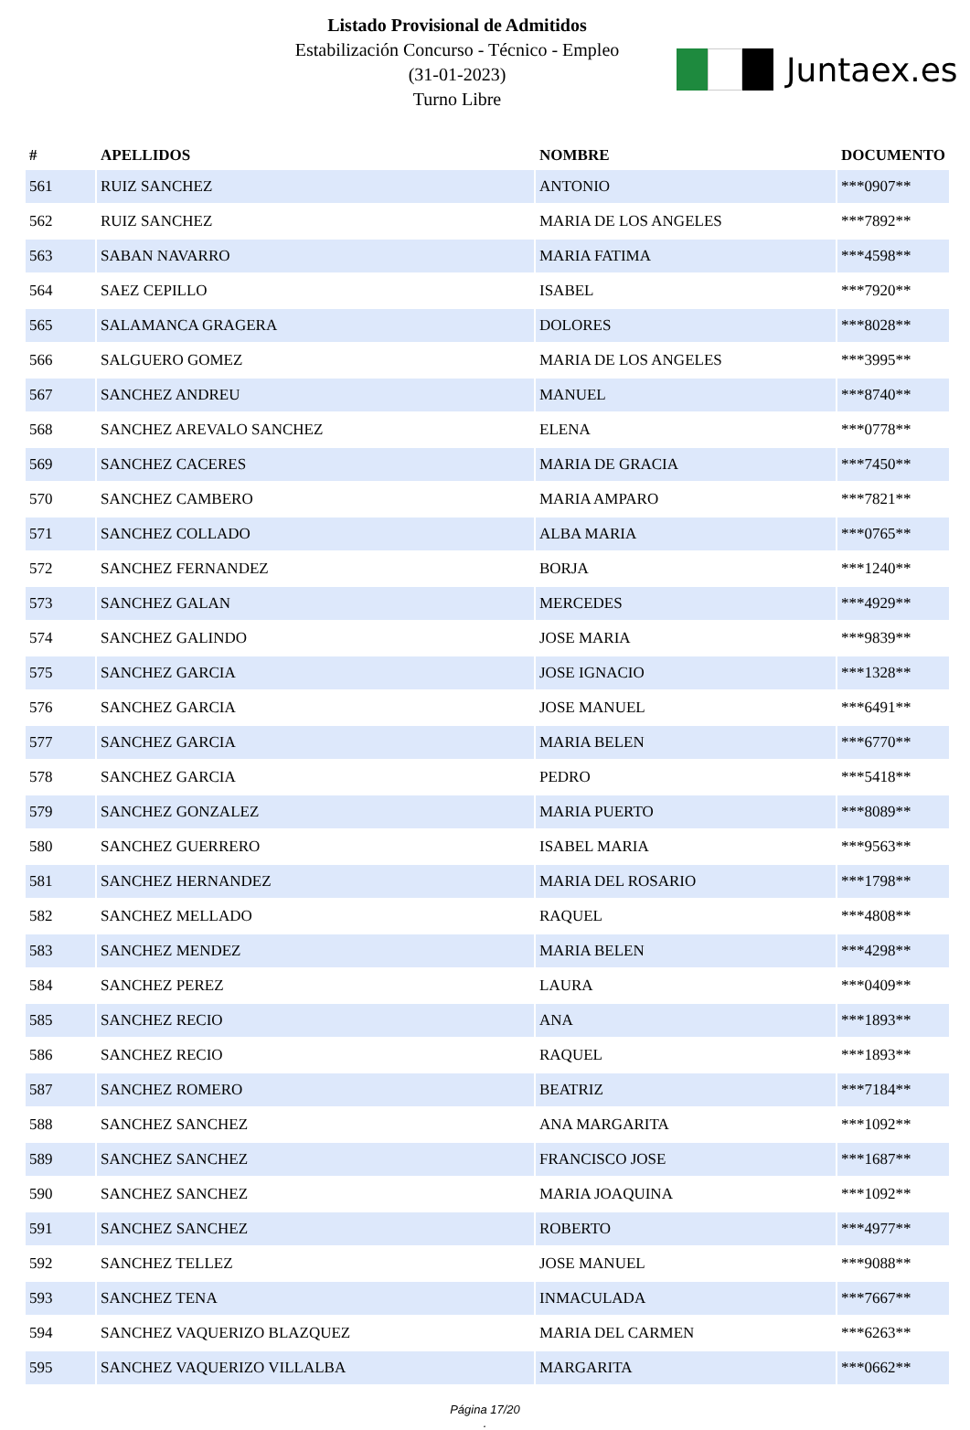Listado Provisional de Admitidos
Estabilización Concurso - Técnico - Empleo
(31-01-2023)
Turno Libre
Juntaex.es
| # | APELLIDOS | NOMBRE | DOCUMENTO |
| --- | --- | --- | --- |
| 561 | RUIZ SANCHEZ | ANTONIO | ***0907** |
| 562 | RUIZ SANCHEZ | MARIA DE LOS ANGELES | ***7892** |
| 563 | SABAN NAVARRO | MARIA FATIMA | ***4598** |
| 564 | SAEZ CEPILLO | ISABEL | ***7920** |
| 565 | SALAMANCA GRAGERA | DOLORES | ***8028** |
| 566 | SALGUERO GOMEZ | MARIA DE LOS ANGELES | ***3995** |
| 567 | SANCHEZ ANDREU | MANUEL | ***8740** |
| 568 | SANCHEZ AREVALO SANCHEZ | ELENA | ***0778** |
| 569 | SANCHEZ CACERES | MARIA DE GRACIA | ***7450** |
| 570 | SANCHEZ CAMBERO | MARIA AMPARO | ***7821** |
| 571 | SANCHEZ COLLADO | ALBA MARIA | ***0765** |
| 572 | SANCHEZ FERNANDEZ | BORJA | ***1240** |
| 573 | SANCHEZ GALAN | MERCEDES | ***4929** |
| 574 | SANCHEZ GALINDO | JOSE MARIA | ***9839** |
| 575 | SANCHEZ GARCIA | JOSE IGNACIO | ***1328** |
| 576 | SANCHEZ GARCIA | JOSE MANUEL | ***6491** |
| 577 | SANCHEZ GARCIA | MARIA BELEN | ***6770** |
| 578 | SANCHEZ GARCIA | PEDRO | ***5418** |
| 579 | SANCHEZ GONZALEZ | MARIA PUERTO | ***8089** |
| 580 | SANCHEZ GUERRERO | ISABEL MARIA | ***9563** |
| 581 | SANCHEZ HERNANDEZ | MARIA DEL ROSARIO | ***1798** |
| 582 | SANCHEZ MELLADO | RAQUEL | ***4808** |
| 583 | SANCHEZ MENDEZ | MARIA BELEN | ***4298** |
| 584 | SANCHEZ PEREZ | LAURA | ***0409** |
| 585 | SANCHEZ RECIO | ANA | ***1893** |
| 586 | SANCHEZ RECIO | RAQUEL | ***1893** |
| 587 | SANCHEZ ROMERO | BEATRIZ | ***7184** |
| 588 | SANCHEZ SANCHEZ | ANA MARGARITA | ***1092** |
| 589 | SANCHEZ SANCHEZ | FRANCISCO JOSE | ***1687** |
| 590 | SANCHEZ SANCHEZ | MARIA JOAQUINA | ***1092** |
| 591 | SANCHEZ SANCHEZ | ROBERTO | ***4977** |
| 592 | SANCHEZ TELLEZ | JOSE MANUEL | ***9088** |
| 593 | SANCHEZ TENA | INMACULADA | ***7667** |
| 594 | SANCHEZ VAQUERIZO BLAZQUEZ | MARIA DEL CARMEN | ***6263** |
| 595 | SANCHEZ VAQUERIZO VILLALBA | MARGARITA | ***0662** |
Página 17/20
.